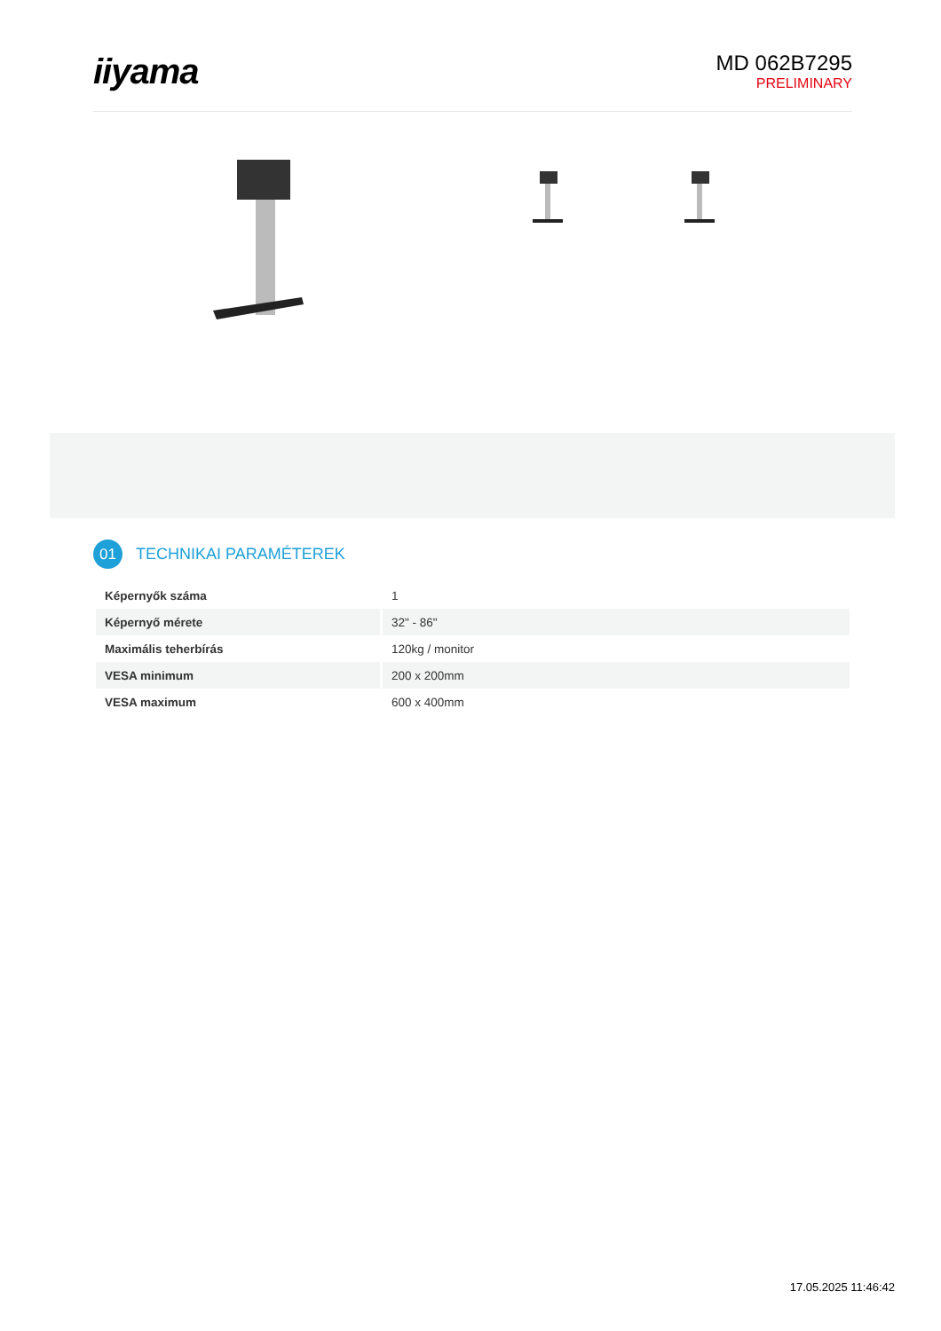iiyama
MD 062B7295
PRELIMINARY
01
TECHNIKAI PARAMÉTEREK
| Képernyők száma | 1 |
| Képernyő mérete | 32" - 86" |
| Maximális teherbírás | 120kg / monitor |
| VESA minimum | 200 x 200mm |
| VESA maximum | 600 x 400mm |
17.05.2025 11:46:42